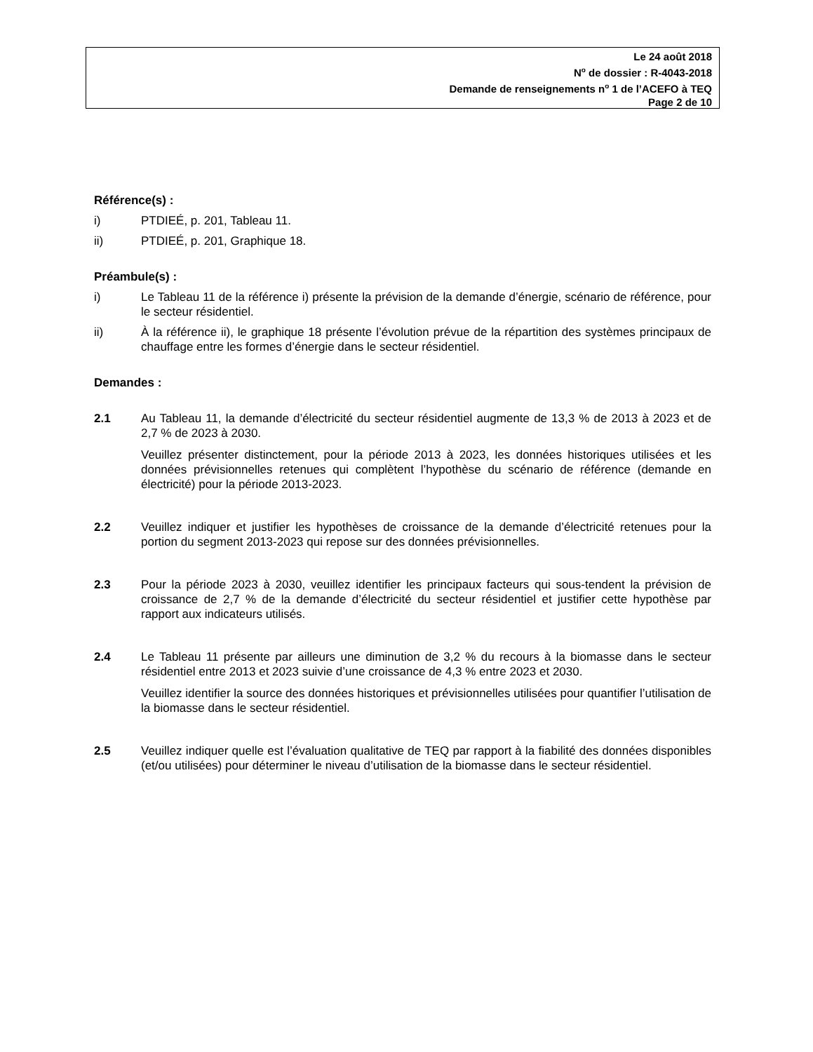Le 24 août 2018
N<sup>o</sup> de dossier : R-4043-2018
Demande de renseignements n<sup>o</sup> 1 de l’ACEFO à TEQ
Page 2 de 10
Référence(s) :
i) PTDIEÉ, p. 201, Tableau 11.
ii) PTDIEÉ, p. 201, Graphique 18.
Préambule(s) :
i) Le Tableau 11 de la référence i) présente la prévision de la demande d’énergie, scénario de référence, pour le secteur résidentiel.
ii) À la référence ii), le graphique 18 présente l’évolution prévue de la répartition des systèmes principaux de chauffage entre les formes d’énergie dans le secteur résidentiel.
Demandes :
2.1 Au Tableau 11, la demande d’électricité du secteur résidentiel augmente de 13,3 % de 2013 à 2023 et de 2,7 % de 2023 à 2030.
Veuillez présenter distinctement, pour la période 2013 à 2023, les données historiques utilisées et les données prévisionnelles retenues qui complètent l’hypothèse du scénario de référence (demande en électricité) pour la période 2013-2023.
2.2 Veuillez indiquer et justifier les hypothèses de croissance de la demande d’électricité retenues pour la portion du segment 2013-2023 qui repose sur des données prévisionnelles.
2.3 Pour la période 2023 à 2030, veuillez identifier les principaux facteurs qui sous-tendent la prévision de croissance de 2,7 % de la demande d’électricité du secteur résidentiel et justifier cette hypothèse par rapport aux indicateurs utilisés.
2.4 Le Tableau 11 présente par ailleurs une diminution de 3,2 % du recours à la biomasse dans le secteur résidentiel entre 2013 et 2023 suivie d’une croissance de 4,3 % entre 2023 et 2030.
Veuillez identifier la source des données historiques et prévisionnelles utilisées pour quantifier l’utilisation de la biomasse dans le secteur résidentiel.
2.5 Veuillez indiquer quelle est l’évaluation qualitative de TEQ par rapport à la fiabilité des données disponibles (et/ou utilisées) pour déterminer le niveau d’utilisation de la biomasse dans le secteur résidentiel.